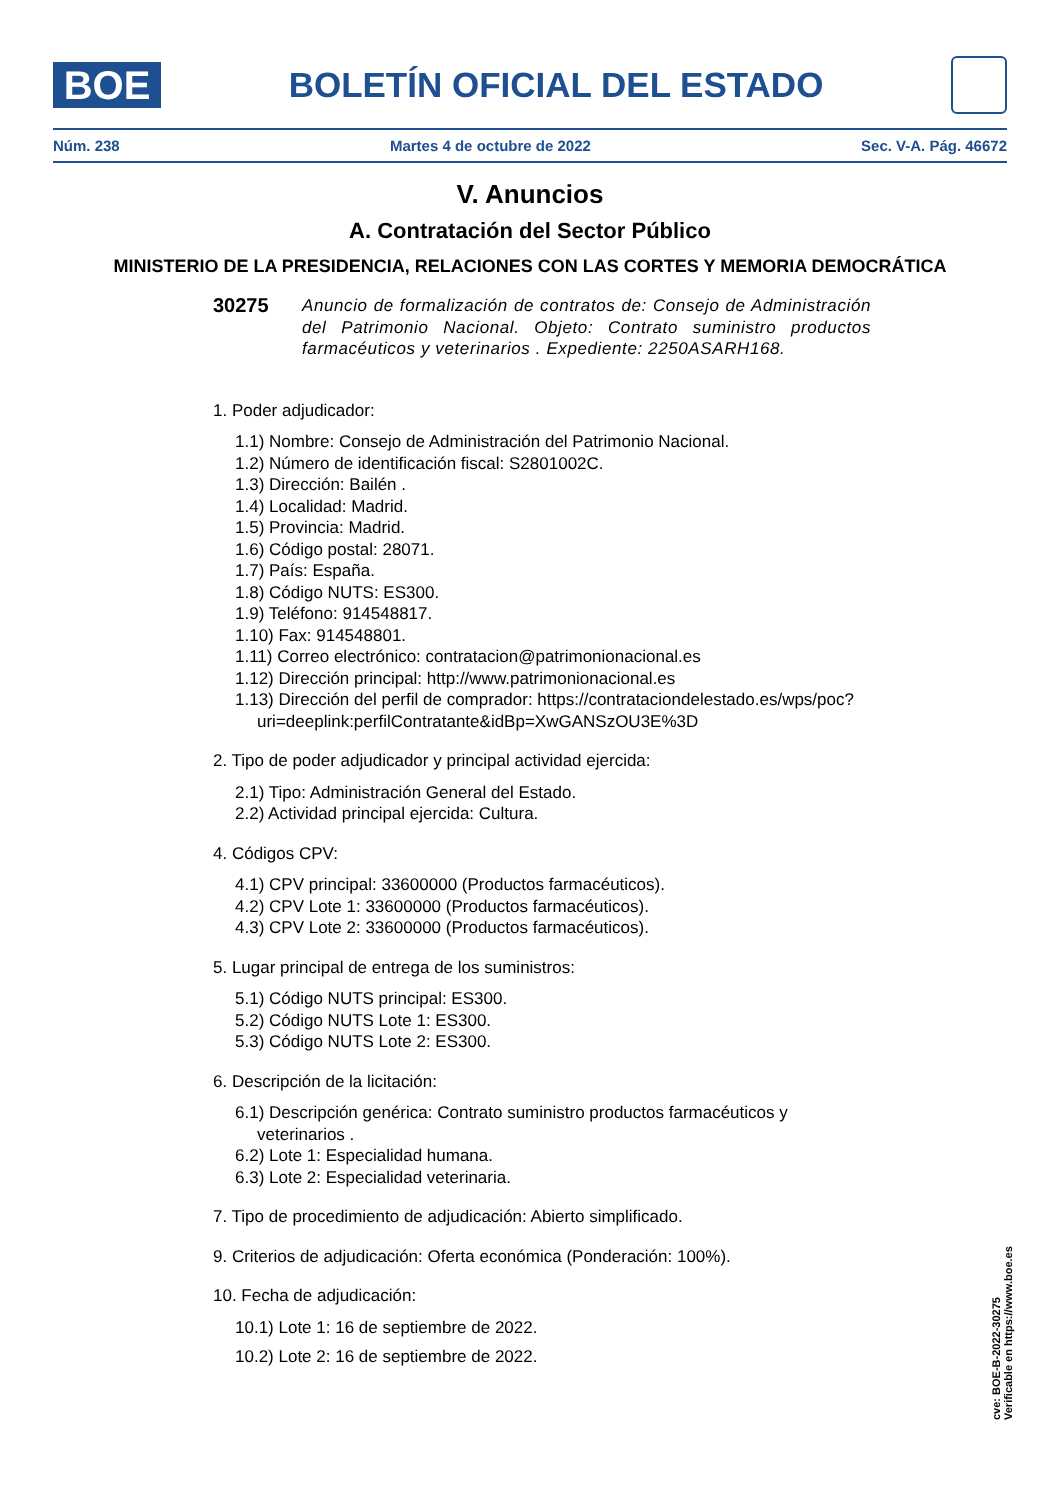BOE
BOLETÍN OFICIAL DEL ESTADO
Núm. 238 Martes 4 de octubre de 2022 Sec. V-A. Pág. 46672
V. Anuncios
A. Contratación del Sector Público
MINISTERIO DE LA PRESIDENCIA, RELACIONES CON LAS CORTES Y MEMORIA DEMOCRÁTICA
30275 Anuncio de formalización de contratos de: Consejo de Administración del Patrimonio Nacional. Objeto: Contrato suministro productos farmacéuticos y veterinarios . Expediente: 2250ASARH168.
1. Poder adjudicador:
1.1) Nombre: Consejo de Administración del Patrimonio Nacional.
1.2) Número de identificación fiscal: S2801002C.
1.3) Dirección: Bailén .
1.4) Localidad: Madrid.
1.5) Provincia: Madrid.
1.6) Código postal: 28071.
1.7) País: España.
1.8) Código NUTS: ES300.
1.9) Teléfono: 914548817.
1.10) Fax: 914548801.
1.11) Correo electrónico: contratacion@patrimonionacional.es
1.12) Dirección principal: http://www.patrimonionacional.es
1.13) Dirección del perfil de comprador: https://contrataciondelestado.es/wps/poc?uri=deeplink:perfilContratante&idBp=XwGANSzOU3E%3D
2. Tipo de poder adjudicador y principal actividad ejercida:
2.1) Tipo: Administración General del Estado.
2.2) Actividad principal ejercida: Cultura.
4. Códigos CPV:
4.1) CPV principal: 33600000 (Productos farmacéuticos).
4.2) CPV Lote 1: 33600000 (Productos farmacéuticos).
4.3) CPV Lote 2: 33600000 (Productos farmacéuticos).
5. Lugar principal de entrega de los suministros:
5.1) Código NUTS principal: ES300.
5.2) Código NUTS Lote 1: ES300.
5.3) Código NUTS Lote 2: ES300.
6. Descripción de la licitación:
6.1) Descripción genérica: Contrato suministro productos farmacéuticos y veterinarios .
6.2) Lote 1: Especialidad humana.
6.3) Lote 2: Especialidad veterinaria.
7. Tipo de procedimiento de adjudicación: Abierto simplificado.
9. Criterios de adjudicación: Oferta económica (Ponderación: 100%).
10. Fecha de adjudicación:
10.1) Lote 1: 16 de septiembre de 2022.
10.2) Lote 2: 16 de septiembre de 2022.
cve: BOE-B-2022-30275
Verificable en https://www.boe.es